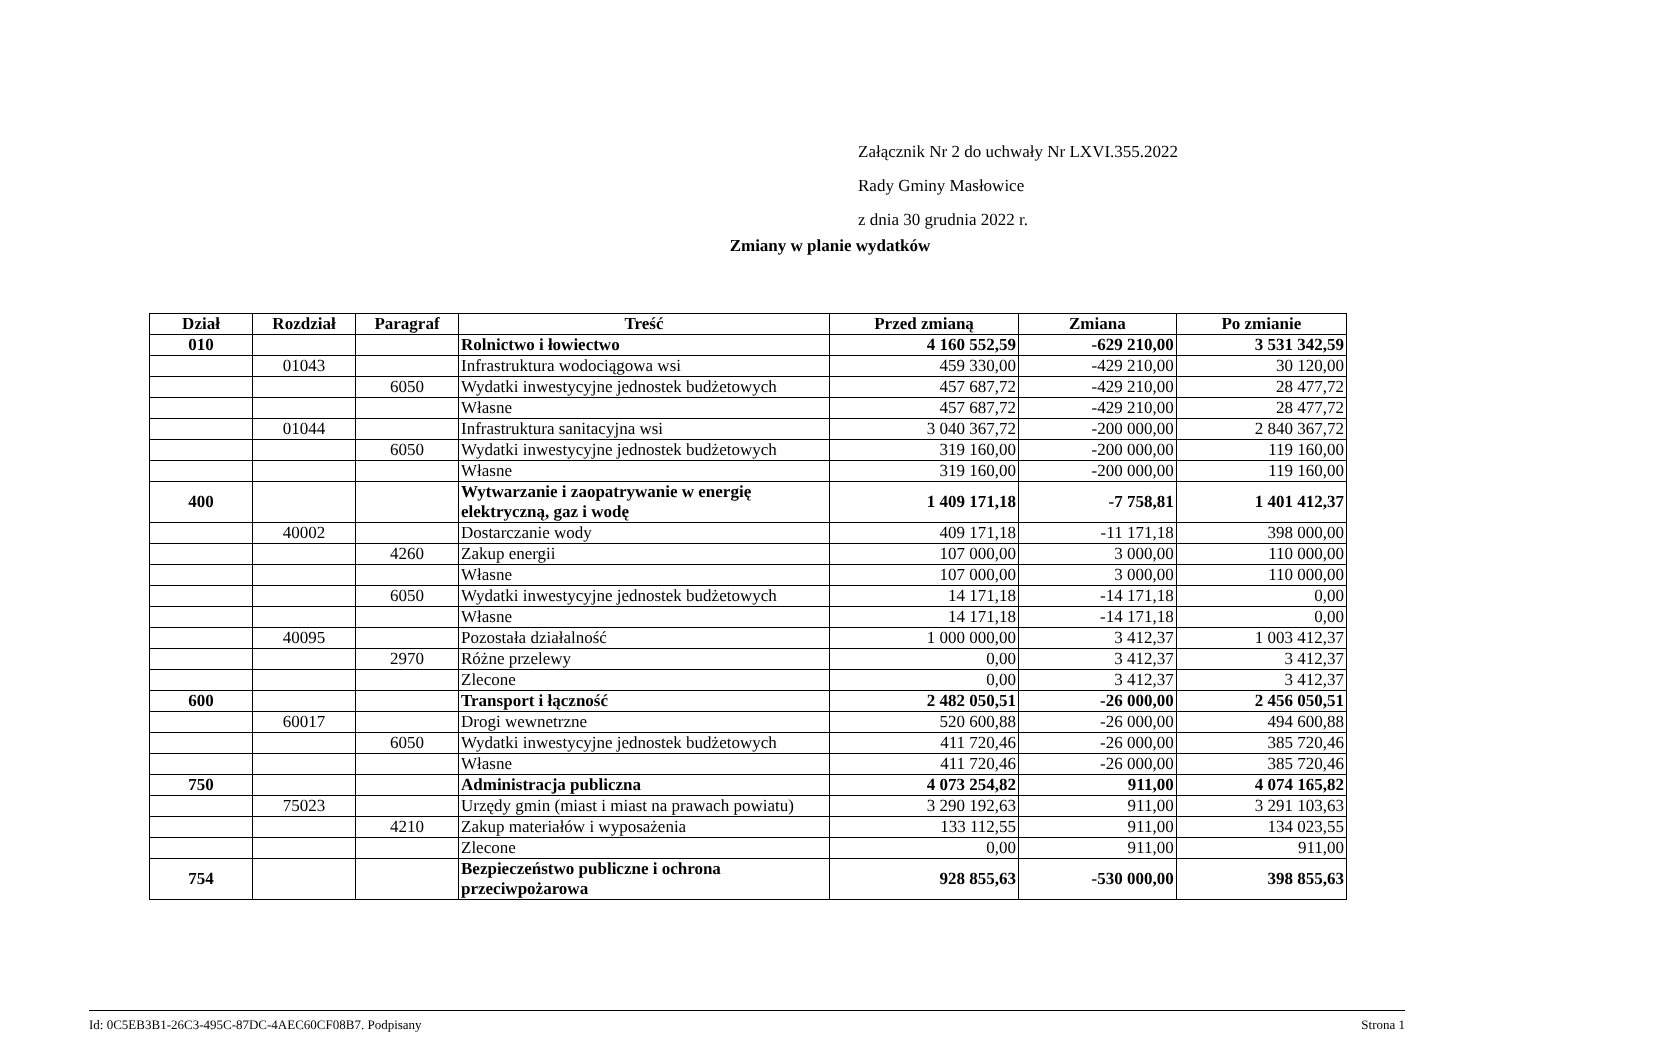Załącznik Nr 2 do uchwały Nr LXVI.355.2022
Rady Gminy Masłowice
z dnia 30 grudnia 2022 r.
Zmiany w planie wydatków
| Dział | Rozdział | Paragraf | Treść | Przed zmianą | Zmiana | Po zmianie |
| --- | --- | --- | --- | --- | --- | --- |
| 010 | | | Rolnictwo i łowiectwo | 4 160 552,59 | -629 210,00 | 3 531 342,59 |
| | 01043 | | Infrastruktura wodociągowa wsi | 459 330,00 | -429 210,00 | 30 120,00 |
| | | 6050 | Wydatki inwestycyjne jednostek budżetowych | 457 687,72 | -429 210,00 | 28 477,72 |
| | | | Własne | 457 687,72 | -429 210,00 | 28 477,72 |
| | 01044 | | Infrastruktura sanitacyjna wsi | 3 040 367,72 | -200 000,00 | 2 840 367,72 |
| | | 6050 | Wydatki inwestycyjne jednostek budżetowych | 319 160,00 | -200 000,00 | 119 160,00 |
| | | | Własne | 319 160,00 | -200 000,00 | 119 160,00 |
| 400 | | | Wytwarzanie i zaopatrywanie w energię elektryczną, gaz i wodę | 1 409 171,18 | -7 758,81 | 1 401 412,37 |
| | 40002 | | Dostarczanie wody | 409 171,18 | -11 171,18 | 398 000,00 |
| | | 4260 | Zakup energii | 107 000,00 | 3 000,00 | 110 000,00 |
| | | | Własne | 107 000,00 | 3 000,00 | 110 000,00 |
| | | 6050 | Wydatki inwestycyjne jednostek budżetowych | 14 171,18 | -14 171,18 | 0,00 |
| | | | Własne | 14 171,18 | -14 171,18 | 0,00 |
| | 40095 | | Pozostała działalność | 1 000 000,00 | 3 412,37 | 1 003 412,37 |
| | | 2970 | Różne przelewy | 0,00 | 3 412,37 | 3 412,37 |
| | | | Zlecone | 0,00 | 3 412,37 | 3 412,37 |
| 600 | | | Transport i łączność | 2 482 050,51 | -26 000,00 | 2 456 050,51 |
| | 60017 | | Drogi wewnetrzne | 520 600,88 | -26 000,00 | 494 600,88 |
| | | 6050 | Wydatki inwestycyjne jednostek budżetowych | 411 720,46 | -26 000,00 | 385 720,46 |
| | | | Własne | 411 720,46 | -26 000,00 | 385 720,46 |
| 750 | | | Administracja publiczna | 4 073 254,82 | 911,00 | 4 074 165,82 |
| | 75023 | | Urzędy gmin (miast i miast na prawach powiatu) | 3 290 192,63 | 911,00 | 3 291 103,63 |
| | | 4210 | Zakup materiałów i wyposażenia | 133 112,55 | 911,00 | 134 023,55 |
| | | | Zlecone | 0,00 | 911,00 | 911,00 |
| 754 | | | Bezpieczeństwo publiczne i ochrona przeciwpożarowa | 928 855,63 | -530 000,00 | 398 855,63 |
Id: 0C5EB3B1-26C3-495C-87DC-4AEC60CF08B7. Podpisany Strona 1